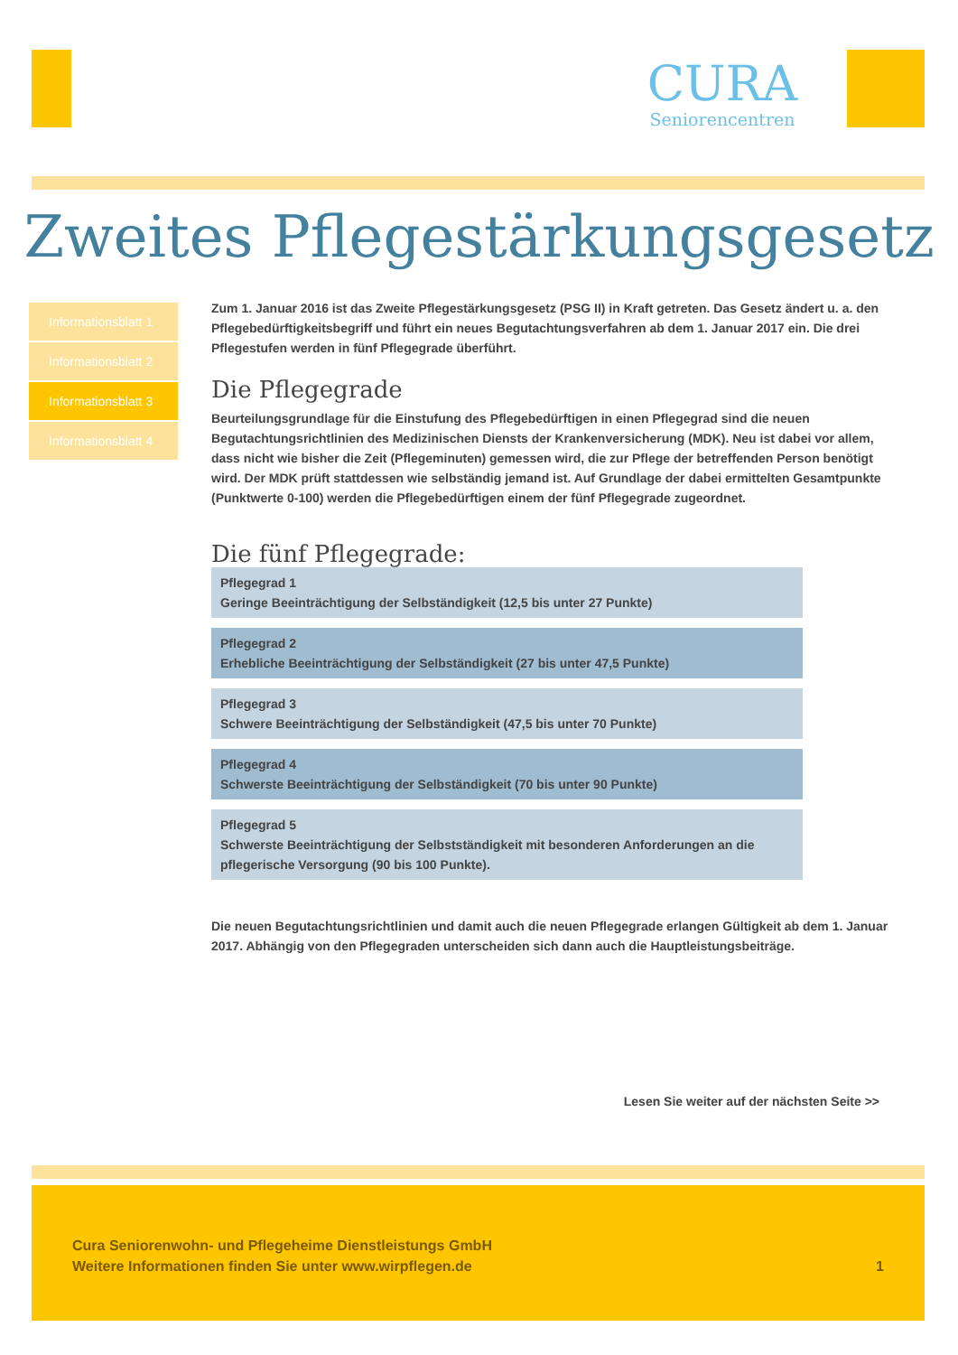CURA
Seniorencentren
Zweites Pflegestärkungsgesetz
Informationsblatt 1
Informationsblatt 2
Informationsblatt 3
Informationsblatt 4
Zum 1. Januar 2016 ist das Zweite Pflegestärkungsgesetz (PSG II) in Kraft getreten. Das Gesetz ändert u. a. den Pflegebedürftigkeitsbegriff und führt ein neues Begutachtungsverfahren ab dem 1. Januar 2017 ein. Die drei Pflegestufen werden in fünf Pflegegrade überführt.
Die Pflegegrade
Beurteilungsgrundlage für die Einstufung des Pflegebedürftigen in einen Pflegegrad sind die neuen Begutachtungsrichtlinien des Medizinischen Diensts der Krankenversicherung (MDK). Neu ist dabei vor allem, dass nicht wie bisher die Zeit (Pflegeminuten) gemessen wird, die zur Pflege der betreffenden Person benötigt wird. Der MDK prüft stattdessen wie selbständig jemand ist. Auf Grundlage der dabei ermittelten Gesamtpunkte (Punktwerte 0-100) werden die Pflegebedürftigen einem der fünf Pflegegrade zugeordnet.
Die fünf Pflegegrade:
Pflegegrad 1
Geringe Beeinträchtigung der Selbständigkeit (12,5 bis unter 27 Punkte)
Pflegegrad 2
Erhebliche Beeinträchtigung der Selbständigkeit (27 bis unter 47,5 Punkte)
Pflegegrad 3
Schwere Beeinträchtigung der Selbständigkeit (47,5 bis unter 70 Punkte)
Pflegegrad 4
Schwerste Beeinträchtigung der Selbständigkeit (70 bis unter 90 Punkte)
Pflegegrad 5
Schwerste Beeinträchtigung der Selbstständigkeit mit besonderen Anforderungen an die pflegerische Versorgung (90 bis 100 Punkte).
Die neuen Begutachtungsrichtlinien und damit auch die neuen Pflegegrade erlangen Gültigkeit ab dem 1. Januar 2017. Abhängig von den Pflegegraden unterscheiden sich dann auch die Hauptleistungsbeiträge.
Lesen Sie weiter auf der nächsten Seite >>
Cura Seniorenwohn- und Pflegeheime Dienstleistungs GmbH
Weitere Informationen finden Sie unter www.wirpflegen.de
1